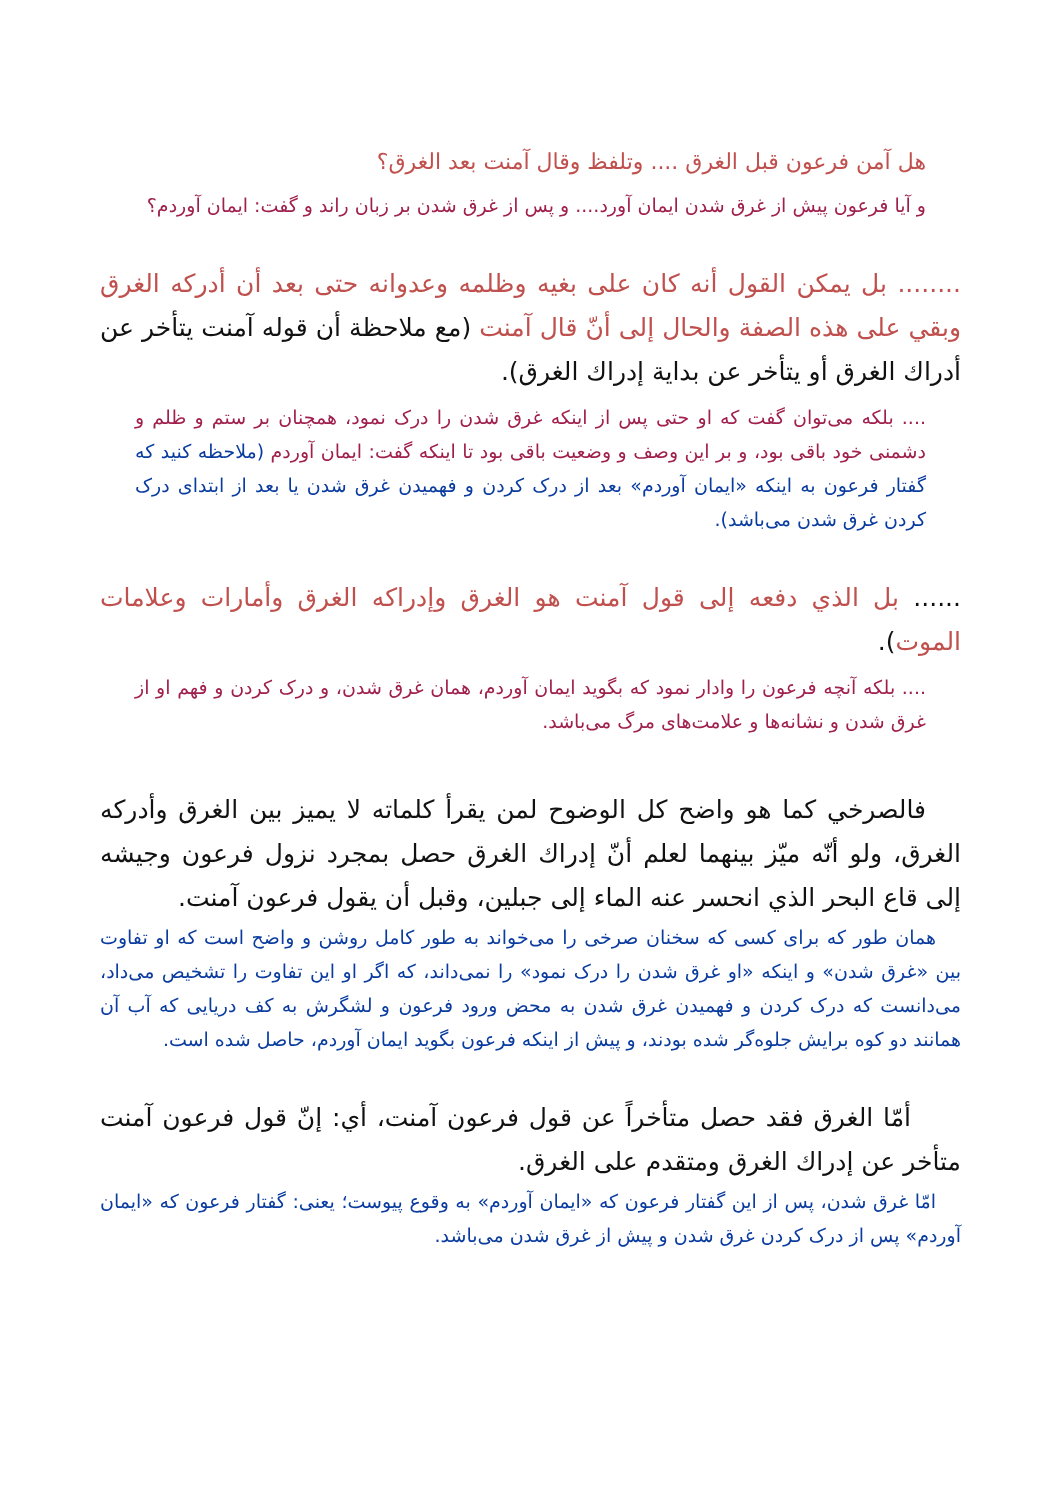هل آمن فرعون قبل الغرق .... وتلفظ وقال آمنت بعد الغرق؟
و آیا فرعون پیش از غرق شدن ایمان آورد.... و پس از غرق شدن بر زبان راند و گفت: ایمان آوردم؟
........ بل يمكن القول أنه كان على بغيه وظلمه وعدوانه حتى بعد أن أدركه الغرق وبقي على هذه الصفة والحال إلى أنّ قال آمنت (مع ملاحظة أن قوله آمنت يتأخر عن أدراك الغرق أو يتأخر عن بداية إدراك الغرق).
.... بلکه می‌توان گفت که او حتی پس از اینکه غرق شدن را درک نمود، همچنان بر ستم و ظلم و دشمنی خود باقی بود، و بر این وصف و وضعیت باقی بود تا اینکه گفت: ایمان آوردم (ملاحظه کنید که گفتار فرعون به اینکه «ایمان آوردم» بعد از درک کردن و فهمیدن غرق شدن یا بعد از ابتدای درک کردن غرق شدن می‌باشد).
...... بل الذي دفعه إلى قول آمنت هو الغرق وإدراكه الغرق وأمارات وعلامات الموت).
.... بلکه آنچه فرعون را وادار نمود که بگوید ایمان آوردم، همان غرق شدن، و درک کردن و فهم او از غرق شدن و نشانه‌ها و علامت‌های مرگ می‌باشد.
فالصرخي كما هو واضح كل الوضوح لمن يقرأ كلماته لا يميز بين الغرق وأدركه الغرق، ولو أنّه ميّز بينهما لعلم أنّ إدراك الغرق حصل بمجرد نزول فرعون وجيشه إلى قاع البحر الذي انحسر عنه الماء إلى جبلين، وقبل أن يقول فرعون آمنت.
همان طور که برای کسی که سخنان صرخی را می‌خواند به طور کامل روشن و واضح است که او تفاوت بین «غرق شدن» و اینکه «او غرق شدن را درک نمود» را نمی‌داند، که اگر او این تفاوت را تشخیص می‌داد، می‌دانست که درک کردن و فهمیدن غرق شدن به محض ورود فرعون و لشگرش به کف دریایی که آب آن همانند دو کوه برایش جلوه‌گر شده بودند، و پیش از اینکه فرعون بگوید ایمان آوردم، حاصل شده است.
أمّا الغرق فقد حصل متأخراً عن قول فرعون آمنت، أي: إنّ قول فرعون آمنت متأخر عن إدراك الغرق ومتقدم على الغرق.
امّا غرق شدن، پس از این گفتار فرعون که «ایمان آوردم» به وقوع پیوست؛ یعنی: گفتار فرعون که «ایمان آوردم» پس از درک کردن غرق شدن و پیش از غرق شدن می‌باشد.